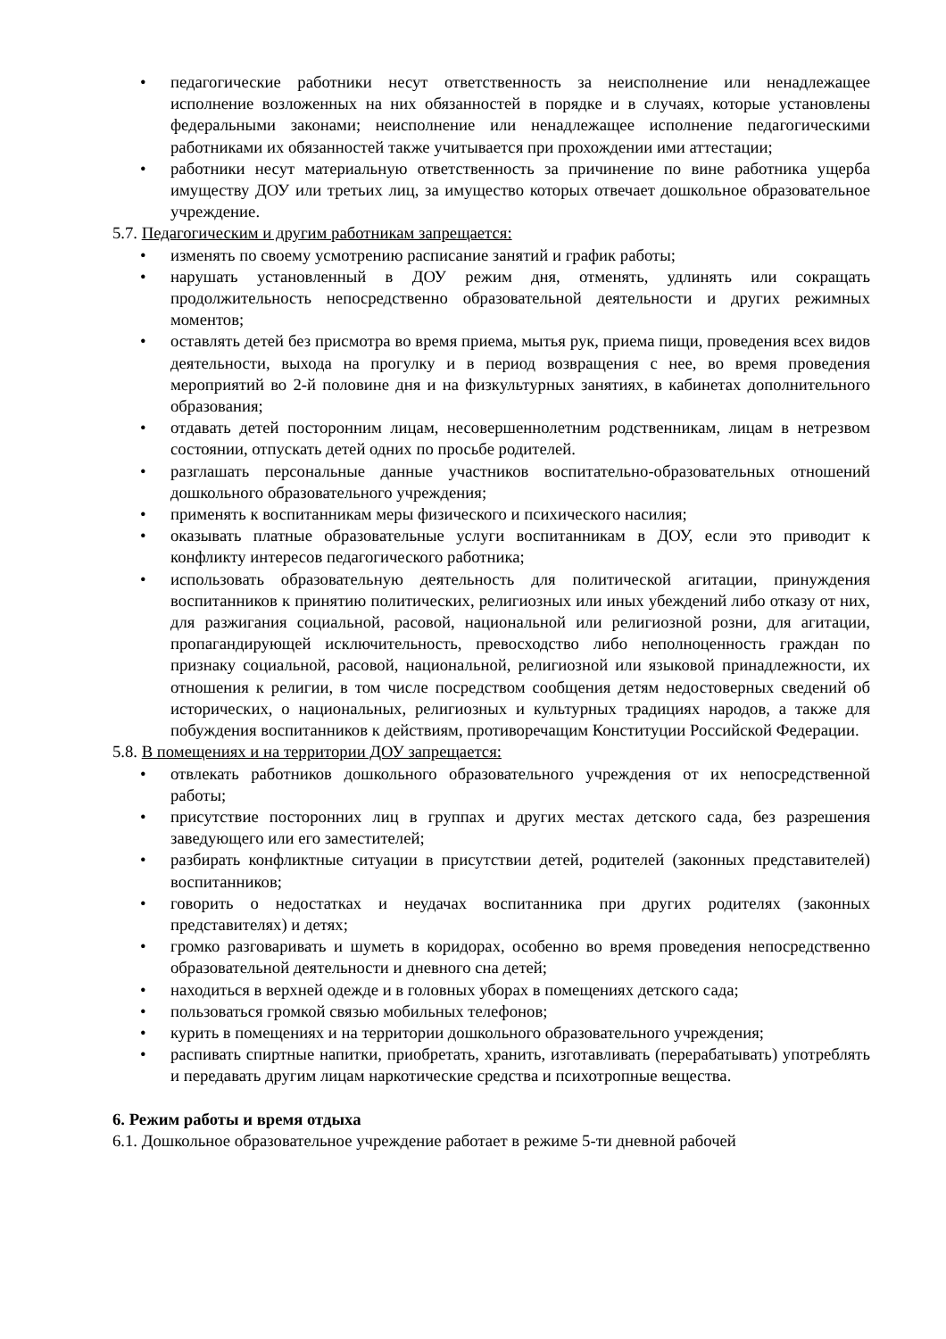педагогические работники несут ответственность за неисполнение или ненадлежащее исполнение возложенных на них обязанностей в порядке и в случаях, которые установлены федеральными законами; неисполнение или ненадлежащее исполнение педагогическими работниками их обязанностей также учитывается при прохождении ими аттестации;
работники несут материальную ответственность за причинение по вине работника ущерба имуществу ДОУ или третьих лиц, за имущество которых отвечает дошкольное образовательное учреждение.
5.7. Педагогическим и другим работникам запрещается:
изменять по своему усмотрению расписание занятий и график работы;
нарушать установленный в ДОУ режим дня, отменять, удлинять или сокращать продолжительность непосредственно образовательной деятельности и других режимных моментов;
оставлять детей без присмотра во время приема, мытья рук, приема пищи, проведения всех видов деятельности, выхода на прогулку и в период возвращения с нее, во время проведения мероприятий во 2-й половине дня и на физкультурных занятиях, в кабинетах дополнительного образования;
отдавать детей посторонним лицам, несовершеннолетним родственникам, лицам в нетрезвом состоянии, отпускать детей одних по просьбе родителей.
разглашать персональные данные участников воспитательно-образовательных отношений дошкольного образовательного учреждения;
применять к воспитанникам меры физического и психического насилия;
оказывать платные образовательные услуги воспитанникам в ДОУ, если это приводит к конфликту интересов педагогического работника;
использовать образовательную деятельность для политической агитации, принуждения воспитанников к принятию политических, религиозных или иных убеждений либо отказу от них, для разжигания социальной, расовой, национальной или религиозной розни, для агитации, пропагандирующей исключительность, превосходство либо неполноценность граждан по признаку социальной, расовой, национальной, религиозной или языковой принадлежности, их отношения к религии, в том числе посредством сообщения детям недостоверных сведений об исторических, о национальных, религиозных и культурных традициях народов, а также для побуждения воспитанников к действиям, противоречащим Конституции Российской Федерации.
5.8. В помещениях и на территории ДОУ запрещается:
отвлекать работников дошкольного образовательного учреждения от их непосредственной работы;
присутствие посторонних лиц в группах и других местах детского сада, без разрешения заведующего или его заместителей;
разбирать конфликтные ситуации в присутствии детей, родителей (законных представителей) воспитанников;
говорить о недостатках и неудачах воспитанника при других родителях (законных представителях) и детях;
громко разговаривать и шуметь в коридорах, особенно во время проведения непосредственно образовательной деятельности и дневного сна детей;
находиться в верхней одежде и в головных уборах в помещениях детского сада;
пользоваться громкой связью мобильных телефонов;
курить в помещениях и на территории дошкольного образовательного учреждения;
распивать спиртные напитки, приобретать, хранить, изготавливать (перерабатывать) употреблять и передавать другим лицам наркотические средства и психотропные вещества.
6. Режим работы и время отдыха
6.1. Дошкольное образовательное учреждение работает в режиме 5-ти дневной рабочей